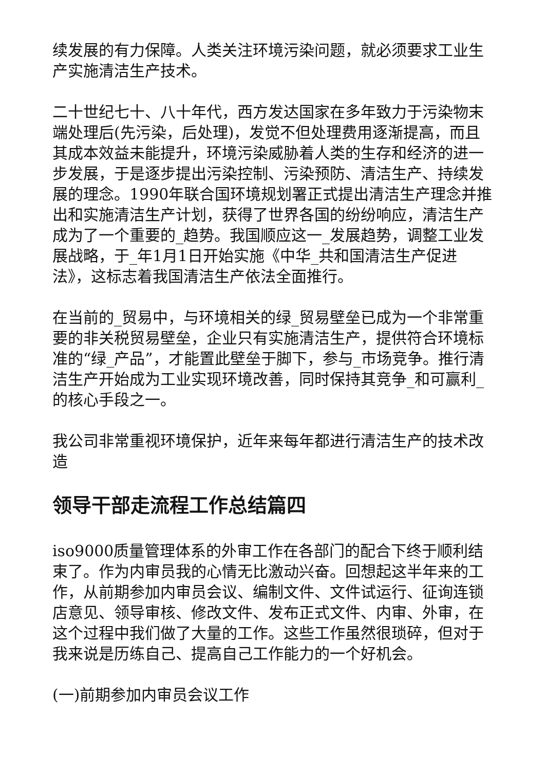续发展的有力保障。人类关注环境污染问题，就必须要求工业生产实施清洁生产技术。
二十世纪七十、八十年代，西方发达国家在多年致力于污染物末端处理后(先污染，后处理)，发觉不但处理费用逐渐提高，而且其成本效益未能提升，环境污染威胁着人类的生存和经济的进一步发展，于是逐步提出污染控制、污染预防、清洁生产、持续发展的理念。1990年联合国环境规划署正式提出清洁生产理念并推出和实施清洁生产计划，获得了世界各国的纷纷响应，清洁生产成为了一个重要的_趋势。我国顺应这一_发展趋势，调整工业发展战略，于_年1月1日开始实施《中华_共和国清洁生产促进法》，这标志着我国清洁生产依法全面推行。
在当前的_贸易中，与环境相关的绿_贸易壁垒已成为一个非常重要的非关税贸易壁垒，企业只有实施清洁生产，提供符合环境标准的“绿_产品”，才能置此壁垒于脚下，参与_市场竞争。推行清洁生产开始成为工业实现环境改善，同时保持其竞争_和可赢利_的核心手段之一。
我公司非常重视环境保护，近年来每年都进行清洁生产的技术改造
领导干部走流程工作总结篇四
iso9000质量管理体系的外审工作在各部门的配合下终于顺利结束了。作为内审员我的心情无比激动兴奋。回想起这半年来的工作，从前期参加内审员会议、编制文件、文件试运行、征询连锁店意见、领导审核、修改文件、发布正式文件、内审、外审，在这个过程中我们做了大量的工作。这些工作虽然很琐碎，但对于我来说是历练自己、提高自己工作能力的一个好机会。
(一)前期参加内审员会议工作